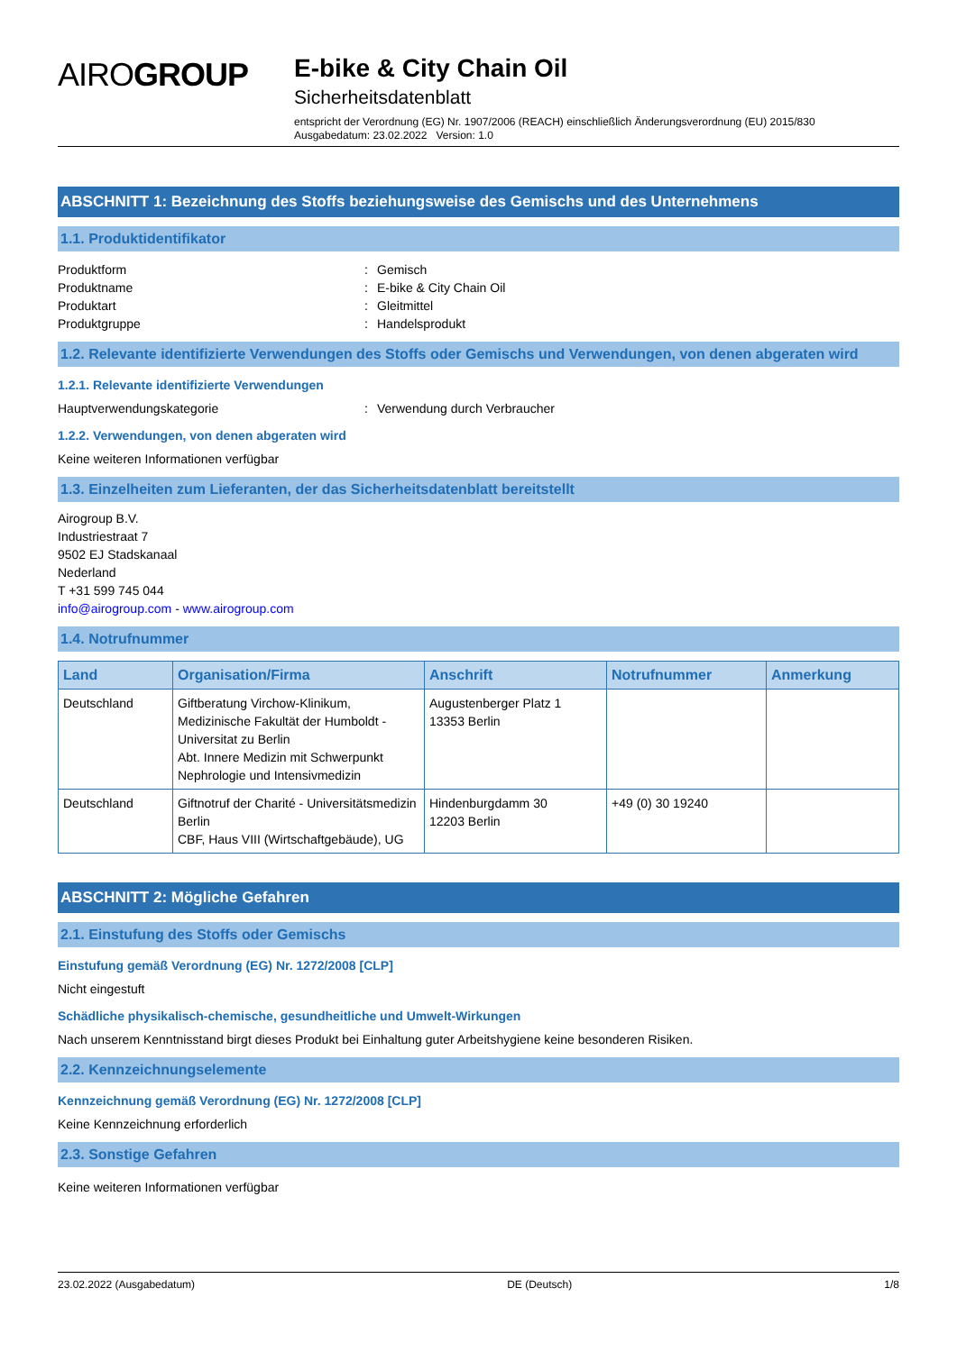AIROGROUP
E-bike & City Chain Oil
Sicherheitsdatenblatt
entspricht der Verordnung (EG) Nr. 1907/2006 (REACH) einschließlich Änderungsverordnung (EU) 2015/830
Ausgabedatum: 23.02.2022 Version: 1.0
ABSCHNITT 1: Bezeichnung des Stoffs beziehungsweise des Gemischs und des Unternehmens
1.1. Produktidentifikator
Produktform: Gemisch
Produktname: E-bike & City Chain Oil
Produktart: Gleitmittel
Produktgruppe: Handelsprodukt
1.2. Relevante identifizierte Verwendungen des Stoffs oder Gemischs und Verwendungen, von denen abgeraten wird
1.2.1. Relevante identifizierte Verwendungen
Hauptverwendungskategorie: Verwendung durch Verbraucher
1.2.2. Verwendungen, von denen abgeraten wird
Keine weiteren Informationen verfügbar
1.3. Einzelheiten zum Lieferanten, der das Sicherheitsdatenblatt bereitstellt
Airogroup B.V.
Industriestraat 7
9502 EJ Stadskanaal
Nederland
T +31 599 745 044
info@airogroup.com - www.airogroup.com
1.4. Notrufnummer
| Land | Organisation/Firma | Anschrift | Notrufnummer | Anmerkung |
| --- | --- | --- | --- | --- |
| Deutschland | Giftberatung Virchow-Klinikum, Medizinische Fakultät der Humboldt - Universitat zu Berlin Abt. Innere Medizin mit Schwerpunkt Nephrologie und Intensivmedizin | Augustenberger Platz 1 13353 Berlin | | |
| Deutschland | Giftnotruf der Charité - Universitätsmedizin Berlin CBF, Haus VIII (Wirtschaftgebäude), UG | Hindenburgdamm 30 12203 Berlin | +49 (0) 30 19240 | |
ABSCHNITT 2: Mögliche Gefahren
2.1. Einstufung des Stoffs oder Gemischs
Einstufung gemäß Verordnung (EG) Nr. 1272/2008 [CLP]
Nicht eingestuft
Schädliche physikalisch-chemische, gesundheitliche und Umwelt-Wirkungen
Nach unserem Kenntnisstand birgt dieses Produkt bei Einhaltung guter Arbeitshygiene keine besonderen Risiken.
2.2. Kennzeichnungselemente
Kennzeichnung gemäß Verordnung (EG) Nr. 1272/2008 [CLP]
Keine Kennzeichnung erforderlich
2.3. Sonstige Gefahren
Keine weiteren Informationen verfügbar
23.02.2022 (Ausgabedatum) DE (Deutsch) 1/8